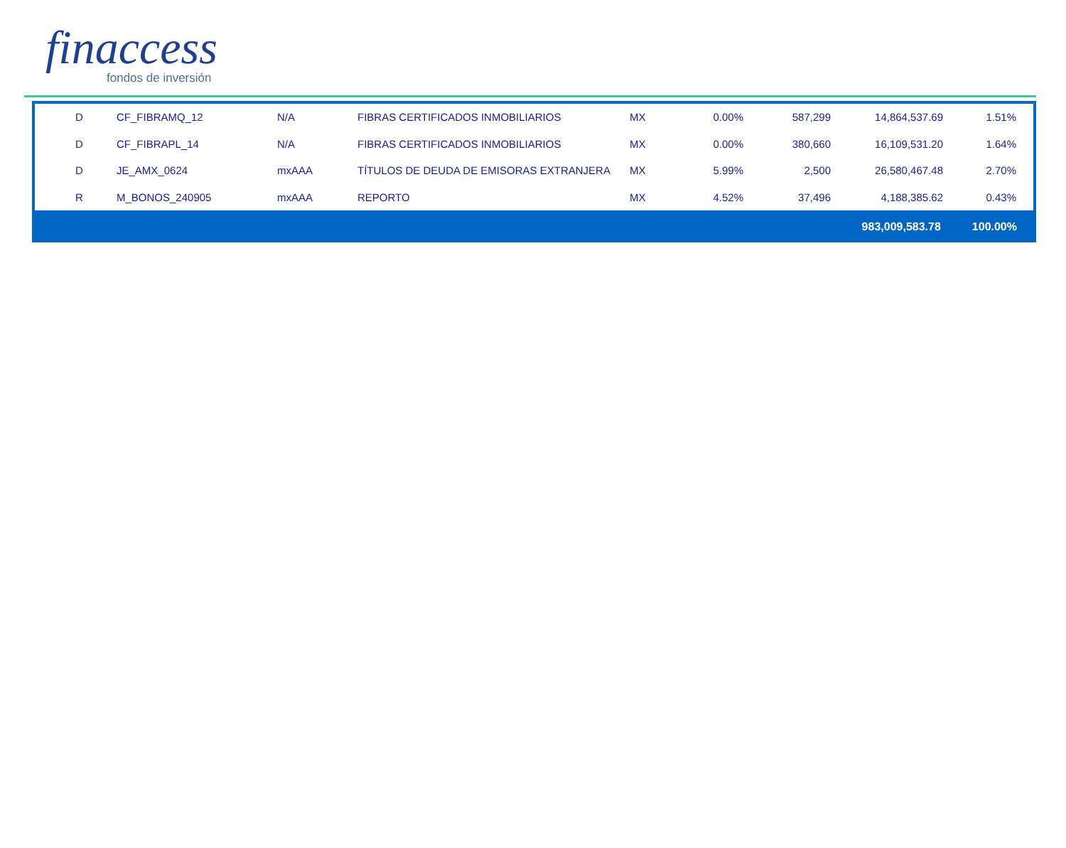finaccess
fondos de inversión
| D | CF_FIBRAMQ_12 | N/A | FIBRAS CERTIFICADOS INMOBILIARIOS | MX | 0.00% | 587,299 | 14,864,537.69 | 1.51% |
| D | CF_FIBRAPL_14 | N/A | FIBRAS CERTIFICADOS INMOBILIARIOS | MX | 0.00% | 380,660 | 16,109,531.20 | 1.64% |
| D | JE_AMX_0624 | mxAAA | TÍTULOS DE DEUDA DE EMISORAS EXTRANJERA | MX | 5.99% | 2,500 | 26,580,467.48 | 2.70% |
| R | M_BONOS_240905 | mxAAA | REPORTO | MX | 4.52% | 37,496 | 4,188,385.62 | 0.43% |
983,009,583.78 100.00%